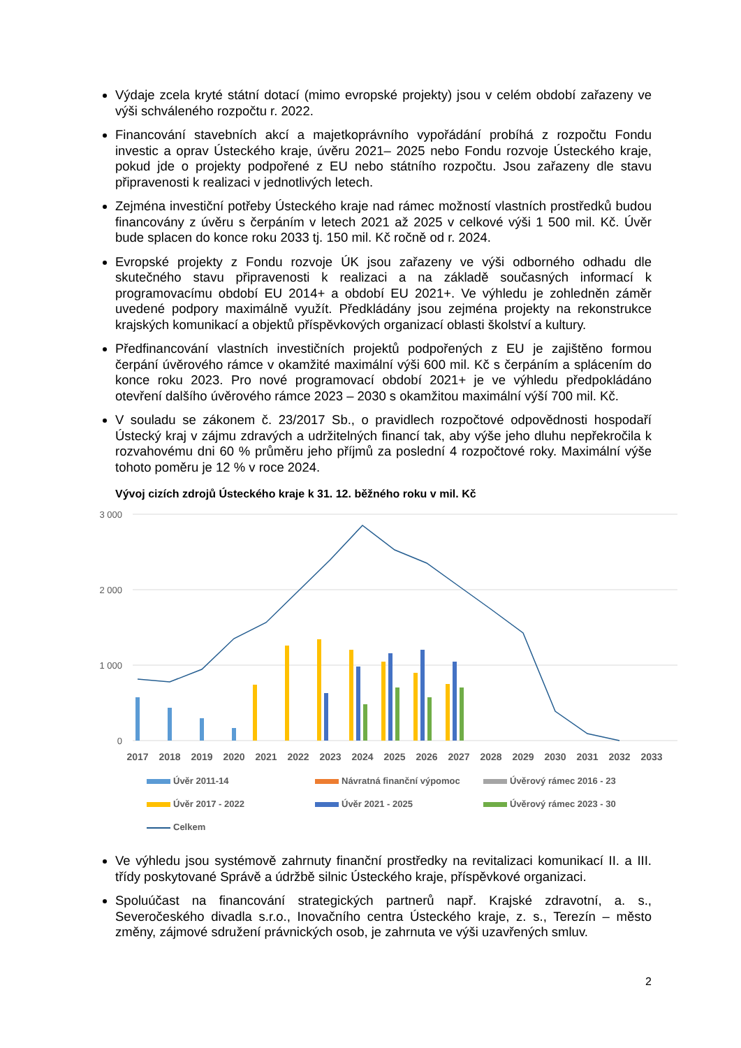Výdaje zcela kryté státní dotací (mimo evropské projekty) jsou v celém období zařazeny ve výši schváleného rozpočtu r. 2022.
Financování stavebních akcí a majetkoprávního vypořádání probíhá z rozpočtu Fondu investic a oprav Ústeckého kraje, úvěru 2021– 2025 nebo Fondu rozvoje Ústeckého kraje, pokud jde o projekty podpořené z EU nebo státního rozpočtu. Jsou zařazeny dle stavu připravenosti k realizaci v jednotlivých letech.
Zejména investiční potřeby Ústeckého kraje nad rámec možností vlastních prostředků budou financovány z úvěru s čerpáním v letech 2021 až 2025 v celkové výši 1 500 mil. Kč. Úvěr bude splacen do konce roku 2033 tj. 150 mil. Kč ročně od r. 2024.
Evropské projekty z Fondu rozvoje ÚK jsou zařazeny ve výši odborného odhadu dle skutečného stavu připravenosti k realizaci a na základě současných informací k programovacímu období EU 2014+ a období EU 2021+. Ve výhledu je zohledněn záměr uvedené podpory maximálně využít. Předkládány jsou zejména projekty na rekonstrukce krajských komunikací a objektů příspěvkových organizací oblasti školství a kultury.
Předfinancování vlastních investičních projektů podpořených z EU je zajištěno formou čerpání úvěrového rámce v okamžité maximální výši 600 mil. Kč s čerpáním a splácením do konce roku 2023. Pro nové programovací období 2021+ je ve výhledu předpokládáno otevření dalšího úvěrového rámce 2023 – 2030 s okamžitou maximální výší 700 mil. Kč.
V souladu se zákonem č. 23/2017 Sb., o pravidlech rozpočtové odpovědnosti hospodaří Ústecký kraj v zájmu zdravých a udržitelných financí tak, aby výše jeho dluhu nepřekročila k rozvahovému dni 60 % průměru jeho příjmů za poslední 4 rozpočtové roky. Maximální výše tohoto poměru je 12 % v roce 2024.
Vývoj cizích zdrojů Ústeckého kraje k 31. 12. běžného roku v mil. Kč
3 000
2 000
1 000
0
2017
2018
2019
2020
2021
2022
2023
2024
2025
2026
2027
2028
2029
2030
2031
2032
2033
Úvěr 2011-14
Návratná finanční výpomoc
Úvěrový rámec 2016 - 23
Úvěr 2017 - 2022
Úvěr 2021 - 2025
Úvěrový rámec 2023 - 30
Celkem
Ve výhledu jsou systémově zahrnuty finanční prostředky na revitalizaci komunikací II. a III. třídy poskytované Správě a údržbě silnic Ústeckého kraje, příspěvkové organizaci.
Spoluúčast na financování strategických partnerů např. Krajské zdravotní, a. s., Severočeského divadla s.r.o., Inovačního centra Ústeckého kraje, z. s., Terezín – město změny, zájmové sdružení právnických osob, je zahrnuta ve výši uzavřených smluv.
2